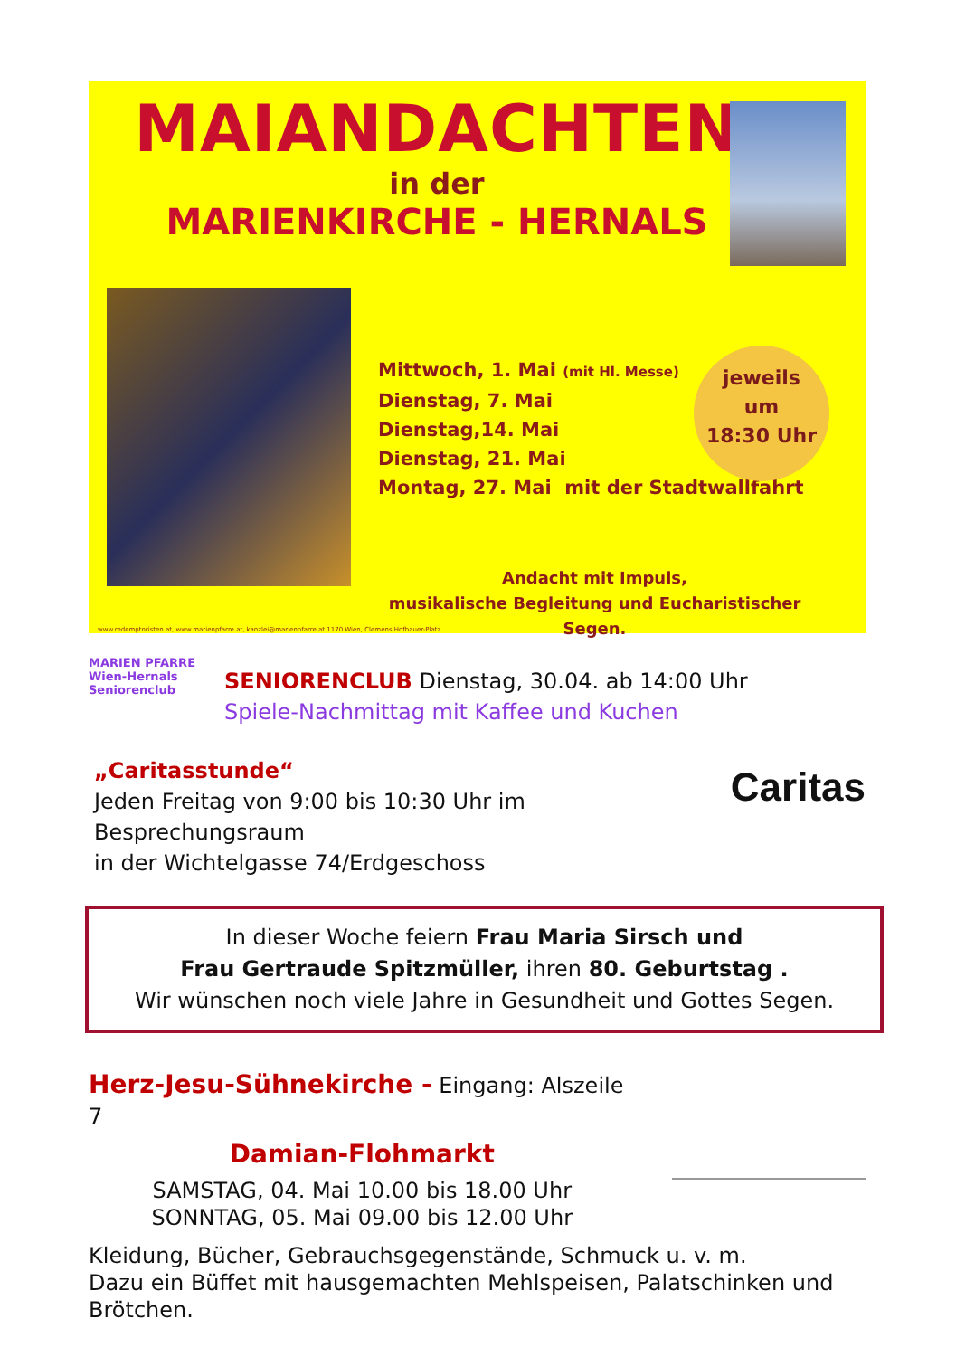MAIANDACHTEN
in der
MARIENKIRCHE - HERNALS
Mittwoch, 1. Mai (mit Hl. Messe)
Dienstag, 7. Mai
Dienstag,14. Mai
Dienstag, 21. Mai
Montag, 27. Mai mit der Stadtwallfahrt
jeweils
um
18:30 Uhr
Andacht mit Impuls,
musikalische Begleitung und Eucharistischer Segen.
www.redemptoristen.at, www.marienpfarre.at, kanzlei@marienpfarre.at 1170 Wien, Clemens Hofbauer-Platz
MARIEN PFARRE Wien-Hernals Seniorenclub
SENIORENCLUB Dienstag, 30.04. ab 14:00 Uhr
Spiele-Nachmittag mit Kaffee und Kuchen
„Caritasstunde“
Jeden Freitag von 9:00 bis 10:30 Uhr im Besprechungsraum
in der Wichtelgasse 74/Erdgeschoss
Caritas
In dieser Woche feiern Frau Maria Sirsch und
Frau Gertraude Spitzmüller, ihren 80. Geburtstag .
Wir wünschen noch viele Jahre in Gesundheit und Gottes Segen.
Herz-Jesu-Sühnekirche - Eingang: Alszeile 7
Damian-Flohmarkt
SAMSTAG, 04. Mai 10.00 bis 18.00 Uhr
SONNTAG, 05. Mai 09.00 bis 12.00 Uhr
Kleidung, Bücher, Gebrauchsgegenstände, Schmuck u. v. m.
Dazu ein Büffet mit hausgemachten Mehlspeisen, Palatschinken und Brötchen.